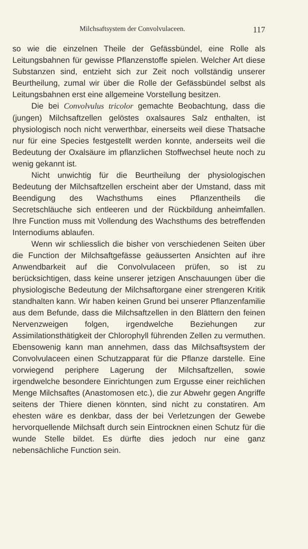Milchsaftsystem der Convolvulaceen. 117
so wie die einzelnen Theile der Gefässbündel, eine Rolle als Leitungsbahnen für gewisse Pflanzenstoffe spielen. Welcher Art diese Substanzen sind, entzieht sich zur Zeit noch vollständig unserer Beurtheilung, zumal wir über die Rolle der Gefässbündel selbst als Leitungsbahnen erst eine allgemeine Vorstellung besitzen.
Die bei Convolvulus tricolor gemachte Beobachtung, dass die (jungen) Milchsaftzellen gelöstes oxalsaures Salz enthalten, ist physiologisch noch nicht verwerthbar, einerseits weil diese Thatsache nur für eine Species festgestellt werden konnte, anderseits weil die Bedeutung der Oxalsäure im pflanzlichen Stoffwechsel heute noch zu wenig gekannt ist.
Nicht unwichtig für die Beurtheilung der physiologischen Bedeutung der Milchsaftzellen erscheint aber der Umstand, dass mit Beendigung des Wachsthums eines Pflanzentheils die Secretschläuche sich entleeren und der Rückbildung anheimfallen. Ihre Function muss mit Vollendung des Wachsthums des betreffenden Internodiums ablaufen.
Wenn wir schliesslich die bisher von verschiedenen Seiten über die Function der Milchsaftgefässe geäusserten Ansichten auf ihre Anwendbarkeit auf die Convolvulaceen prüfen, so ist zu berücksichtigen, dass keine unserer jetzigen Anschauungen über die physiologische Bedeutung der Milchsaftorgane einer strengeren Kritik standhalten kann. Wir haben keinen Grund bei unserer Pflanzenfamilie aus dem Befunde, dass die Milchsaftzellen in den Blättern den feinen Nervenzweigen folgen, irgendwelche Beziehungen zur Assimilationsthätigkeit der Chlorophyll führenden Zellen zu vermuthen. Ebensowenig kann man annehmen, dass das Milchsaftsystem der Convolvulaceen einen Schutzapparat für die Pflanze darstelle. Eine vorwiegend periphere Lagerung der Milchsaftzellen, sowie irgendwelche besondere Einrichtungen zum Ergusse einer reichlichen Menge Milchsaftes (Anastomosen etc.), die zur Abwehr gegen Angriffe seitens der Thiere dienen könnten, sind nicht zu constatiren. Am ehesten wäre es denkbar, dass der bei Verletzungen der Gewebe hervorquellende Milchsaft durch sein Eintrocknen einen Schutz für die wunde Stelle bildet. Es dürfte dies jedoch nur eine ganz nebensächliche Function sein.